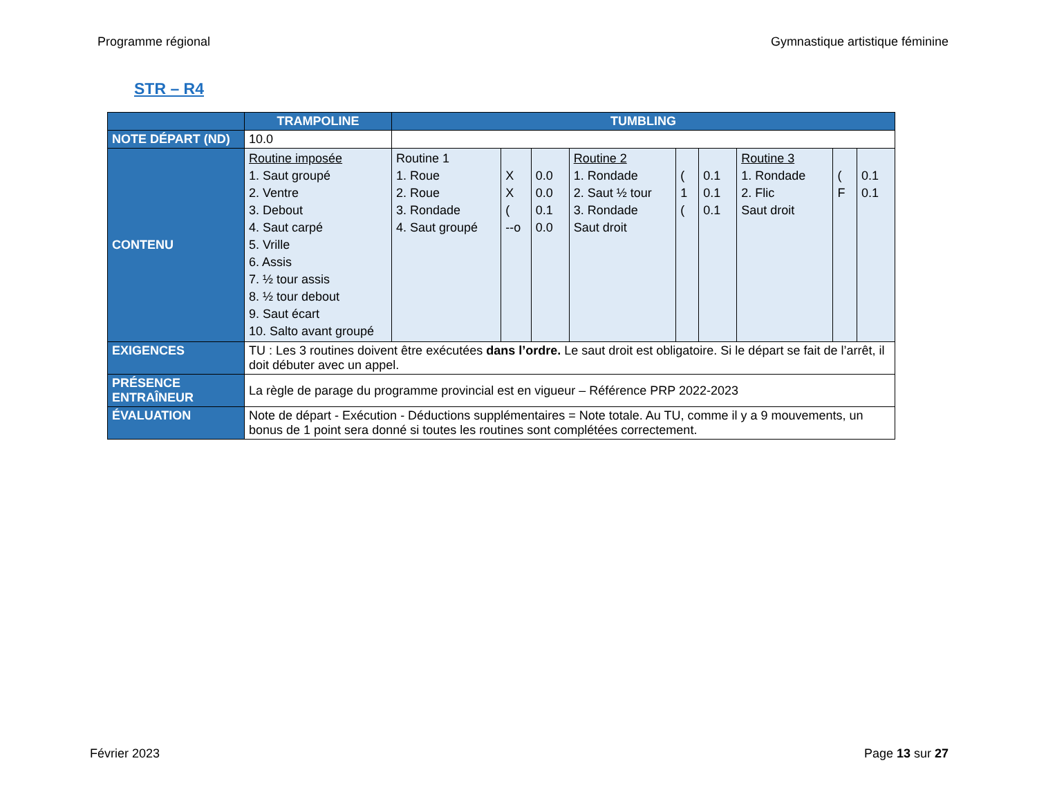Programme régional Gymnastique artistique féminine
STR – R4
| | TRAMPOLINE | TUMBLING | | | | | | | | |
| --- | --- | --- | --- | --- | --- | --- | --- | --- | --- | --- |
| NOTE DÉPART (ND) | 10.0 | | | | | | | | | |
| CONTENU | Routine imposée 1. Saut groupé 2. Ventre 3. Debout 4. Saut carpé 5. Vrille 6. Assis 7. ½ tour assis 8. ½ tour debout 9. Saut écart 10. Salto avant groupé | Routine 1 1. Roue 2. Roue 3. Rondade 4. Saut groupé | X X ( --o | 0.0 0.0 0.1 0.0 | Routine 2 1. Rondade 2. Saut ½ tour 3. Rondade Saut droit | ( 1 ( | 0.1 0.1 0.1 | Routine 3 1. Rondade 2. Flic Saut droit | ( F | 0.1 0.1 |
| EXIGENCES | TU : Les 3 routines doivent être exécutées dans l’ordre. Le saut droit est obligatoire. Si le départ se fait de l’arrêt, il doit débuter avec un appel. | | | | | | | | | |
| PRÉSENCE ENTRAÎNEUR | La règle de parage du programme provincial est en vigueur – Référence PRP 2022-2023 | | | | | | | | | |
| ÉVALUATION | Note de départ - Exécution - Déductions supplémentaires = Note totale. Au TU, comme il y a 9 mouvements, un bonus de 1 point sera donné si toutes les routines sont complétées correctement. | | | | | | | | | |
Février 2023 Page 13 sur 27